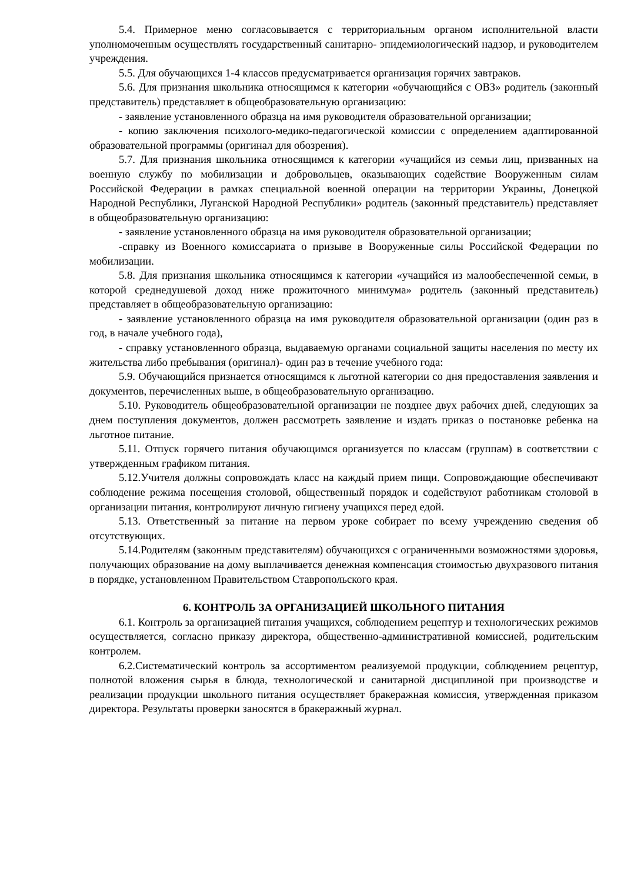5.4. Примерное меню согласовывается с территориальным органом исполнительной власти уполномоченным осуществлять государственный санитарно- эпидемиологический надзор, и руководителем учреждения.
5.5. Для обучающихся 1-4 классов предусматривается организация горячих завтраков.
5.6. Для признания школьника относящимся к категории «обучающийся с ОВЗ» родитель (законный представитель) представляет в общеобразовательную организацию:
- заявление установленного образца на имя руководителя образовательной организации;
- копию заключения психолого-медико-педагогической комиссии с определением адаптированной образовательной программы (оригинал для обозрения).
5.7. Для признания школьника относящимся к категории «учащийся из семьи лиц, призванных на военную службу по мобилизации и добровольцев, оказывающих содействие Вооруженным силам Российской Федерации в рамках специальной военной операции на территории Украины, Донецкой Народной Республики, Луганской Народной Республики» родитель (законный представитель) представляет в общеобразовательную организацию:
- заявление установленного образца на имя руководителя образовательной организации;
-справку из Военного комиссариата о призыве в Вооруженные силы Российской Федерации по мобилизации.
5.8. Для признания школьника относящимся к категории «учащийся из малообеспеченной семьи, в которой среднедушевой доход ниже прожиточного минимума» родитель (законный представитель) представляет в общеобразовательную организацию:
- заявление установленного образца на имя руководителя образовательной организации (один раз в год, в начале учебного года),
- справку установленного образца, выдаваемую органами социальной защиты населения по месту их жительства либо пребывания (оригинал)- один раз в течение учебного года:
5.9. Обучающийся признается относящимся к льготной категории со дня предоставления заявления и документов, перечисленных выше, в общеобразовательную организацию.
5.10. Руководитель общеобразовательной организации не позднее двух рабочих дней, следующих за днем поступления документов, должен рассмотреть заявление и издать приказ о постановке ребенка на льготное питание.
5.11. Отпуск горячего питания обучающимся организуется по классам (группам) в соответствии с утвержденным графиком питания.
5.12.Учителя должны сопровождать класс на каждый прием пищи. Сопровождающие обеспечивают соблюдение режима посещения столовой, общественный порядок и содействуют работникам столовой в организации питания, контролируют личную гигиену учащихся перед едой.
5.13. Ответственный за питание на первом уроке собирает по всему учреждению сведения об отсутствующих.
5.14.Родителям (законным представителям) обучающихся с ограниченными возможностями здоровья, получающих образование на дому выплачивается денежная компенсация стоимостью двухразового питания в порядке, установленном Правительством Ставропольского края.
6. КОНТРОЛЬ ЗА ОРГАНИЗАЦИЕЙ ШКОЛЬНОГО ПИТАНИЯ
6.1. Контроль за организацией питания учащихся, соблюдением рецептур и технологических режимов осуществляется, согласно приказу директора, общественно-административной комиссией, родительским контролем.
6.2.Систематический контроль за ассортиментом реализуемой продукции, соблюдением рецептур, полнотой вложения сырья в блюда, технологической и санитарной дисциплиной при производстве и реализации продукции школьного питания осуществляет бракеражная комиссия, утвержденная приказом директора. Результаты проверки заносятся в бракеражный журнал.